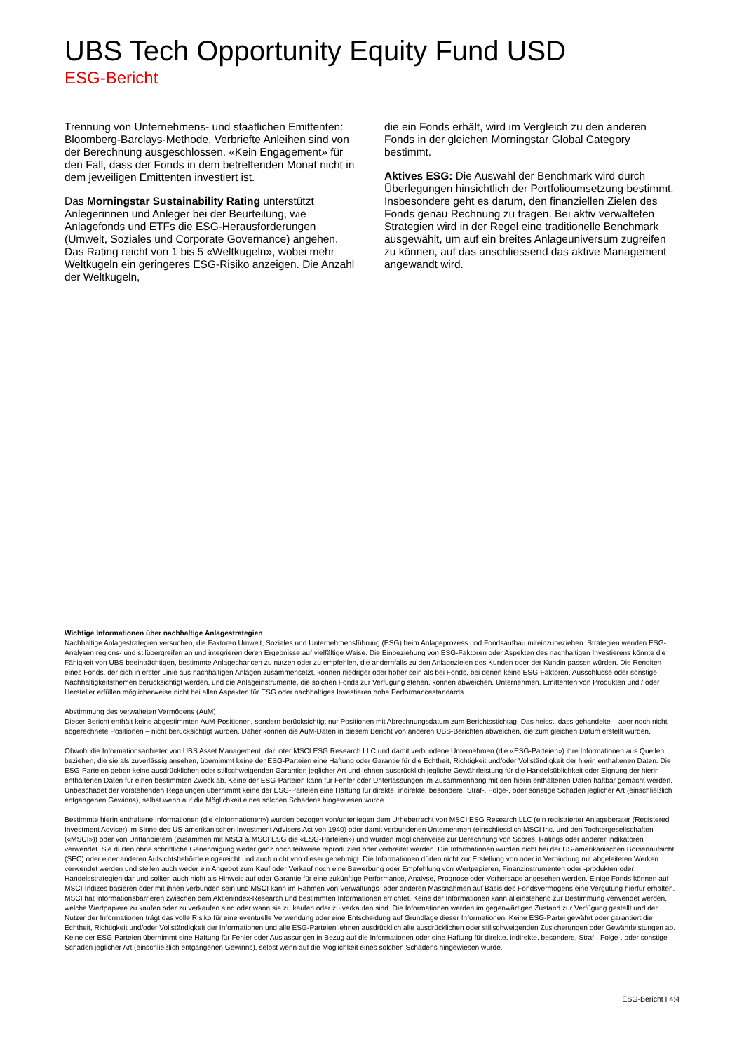UBS Tech Opportunity Equity Fund USD
ESG-Bericht
Trennung von Unternehmens- und staatlichen Emittenten: Bloomberg-Barclays-Methode. Verbriefte Anleihen sind von der Berechnung ausgeschlossen. «Kein Engagement» für den Fall, dass der Fonds in dem betreffenden Monat nicht in dem jeweiligen Emittenten investiert ist.
Das Morningstar Sustainability Rating unterstützt Anlegerinnen und Anleger bei der Beurteilung, wie Anlagefonds und ETFs die ESG-Herausforderungen (Umwelt, Soziales und Corporate Governance) angehen. Das Rating reicht von 1 bis 5 «Weltkugeln», wobei mehr Weltkugeln ein geringeres ESG-Risiko anzeigen. Die Anzahl der Weltkugeln,
die ein Fonds erhält, wird im Vergleich zu den anderen Fonds in der gleichen Morningstar Global Category bestimmt.
Aktives ESG: Die Auswahl der Benchmark wird durch Überlegungen hinsichtlich der Portfolioumsetzung bestimmt. Insbesondere geht es darum, den finanziellen Zielen des Fonds genau Rechnung zu tragen. Bei aktiv verwalteten Strategien wird in der Regel eine traditionelle Benchmark ausgewählt, um auf ein breites Anlageuniversum zugreifen zu können, auf das anschliessend das aktive Management angewandt wird.
Wichtige Informationen über nachhaltige Anlagestrategien
Nachhaltige Anlagestrategien versuchen, die Faktoren Umwelt, Soziales und Unternehmensführung (ESG) beim Anlageprozess und Fondsaufbau miteinzubeziehen. Strategien wenden ESG-Analysen regions- und stilübergreifen an und integrieren deren Ergebnisse auf vielfältige Weise. Die Einbeziehung von ESG-Faktoren oder Aspekten des nachhaltigen Investierens könnte die Fähigkeit von UBS beeinträchtigen, bestimmte Anlagechancen zu nutzen oder zu empfehlen, die andernfalls zu den Anlagezielen des Kunden oder der Kundin passen würden. Die Renditen eines Fonds, der sich in erster Linie aus nachhaltigen Anlagen zusammensetzt, können niedriger oder höher sein als bei Fonds, bei denen keine ESG-Faktoren, Ausschlüsse oder sonstige Nachhaltigkeitsthemen berücksichtigt werden, und die Anlageinstrumente, die solchen Fonds zur Verfügung stehen, können abweichen. Unternehmen, Emittenten von Produkten und / oder Hersteller erfüllen möglicherweise nicht bei allen Aspekten für ESG oder nachhaltiges Investieren hohe Performancestandards.
Abstimmung des verwalteten Vermögens (AuM)
Dieser Bericht enthält keine abgestimmten AuM-Positionen, sondern berücksichtigt nur Positionen mit Abrechnungsdatum zum Berichtsstichtag. Das heisst, dass gehandelte – aber noch nicht abgerechnete Positionen – nicht berücksichtigt wurden. Daher können die AuM-Daten in diesem Bericht von anderen UBS-Berichten abweichen, die zum gleichen Datum erstellt wurden.
Obwohl die Informationsanbieter von UBS Asset Management, darunter MSCI ESG Research LLC und damit verbundene Unternehmen (die «ESG-Parteien») ihre Informationen aus Quellen beziehen, die sie als zuverlässig ansehen, übernimmt keine der ESG-Parteien eine Haftung oder Garantie für die Echtheit, Richtigkeit und/oder Vollständigkeit der hierin enthaltenen Daten. Die ESG-Parteien geben keine ausdrücklichen oder stillschweigenden Garantien jeglicher Art und lehnen ausdrücklich jegliche Gewährleistung für die Handelsüblichkeit oder Eignung der hierin enthaltenen Daten für einen bestimmten Zweck ab. Keine der ESG-Parteien kann für Fehler oder Unterlassungen im Zusammenhang mit den hierin enthaltenen Daten haftbar gemacht werden. Unbeschadet der vorstehenden Regelungen übernimmt keine der ESG-Parteien eine Haftung für direkte, indirekte, besondere, Straf-, Folge-, oder sonstige Schäden jeglicher Art (einschließlich entgangenen Gewinns), selbst wenn auf die Möglichkeit eines solchen Schadens hingewiesen wurde.
Bestimmte hierin enthaltene Informationen (die «Informationen») wurden bezogen von/unterliegen dem Urheberrecht von MSCI ESG Research LLC (ein registrierter Anlageberater (Registered Investment Adviser) im Sinne des US-amerikanischen Investment Advisers Act von 1940) oder damit verbundenen Unternehmen (einschliesslich MSCI Inc. und den Tochtergesellschaften («MSCI»)) oder von Drittanbietern (zusammen mit MSCI & MSCI ESG die «ESG-Parteien») und wurden möglicherweise zur Berechnung von Scores, Ratings oder anderer Indikatoren verwendet. Sie dürfen ohne schriftliche Genehmigung weder ganz noch teilweise reproduziert oder verbreitet werden. Die Informationen wurden nicht bei der US-amerikanischen Börsenaufsicht (SEC) oder einer anderen Aufsichtsbehörde eingereicht und auch nicht von dieser genehmigt. Die Informationen dürfen nicht zur Erstellung von oder in Verbindung mit abgeleiteten Werken verwendet werden und stellen auch weder ein Angebot zum Kauf oder Verkauf noch eine Bewerbung oder Empfehlung von Wertpapieren, Finanzinstrumenten oder -produkten oder Handelsstrategien dar und sollten auch nicht als Hinweis auf oder Garantie für eine zukünftige Performance, Analyse, Prognose oder Vorhersage angesehen werden. Einige Fonds können auf MSCI-Indizes basieren oder mit ihnen verbunden sein und MSCI kann im Rahmen von Verwaltungs- oder anderen Massnahmen auf Basis des Fondsvermögens eine Vergütung hierfür erhalten. MSCI hat Informationsbarrieren zwischen dem Aktienindex-Research und bestimmten Informationen errichtet. Keine der Informationen kann alleinstehend zur Bestimmung verwendet werden, welche Wertpapiere zu kaufen oder zu verkaufen sind oder wann sie zu kaufen oder zu verkaufen sind. Die Informationen werden im gegenwärtigen Zustand zur Verfügung gestellt und der Nutzer der Informationen trägt das volle Risiko für eine eventuelle Verwendung oder eine Entscheidung auf Grundlage dieser Informationen. Keine ESG-Partei gewährt oder garantiert die Echtheit, Richtigkeit und/oder Vollständigkeit der Informationen und alle ESG-Parteien lehnen ausdrücklich alle ausdrücklichen oder stillschweigenden Zusicherungen oder Gewährleistungen ab. Keine der ESG-Parteien übernimmt eine Haftung für Fehler oder Auslassungen in Bezug auf die Informationen oder eine Haftung für direkte, indirekte, besondere, Straf-, Folge-, oder sonstige Schäden jeglicher Art (einschließlich entgangenen Gewinns), selbst wenn auf die Möglichkeit eines solchen Schadens hingewiesen wurde.
ESG-Bericht I 4:4